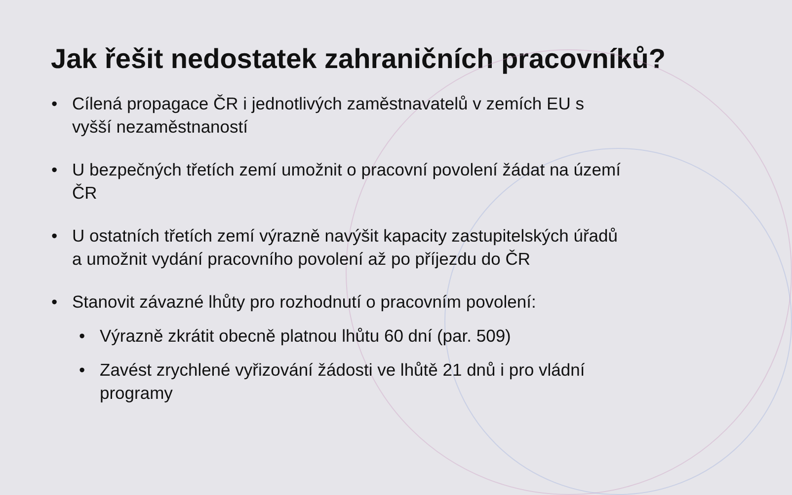Jak řešit nedostatek zahraničních pracovníků?
• Cílená propagace ČR i jednotlivých zaměstnavatelů v zemích EU s vyšší nezaměstnaností
• U bezpečných třetích zemí umožnit o pracovní povolení žádat na území ČR
• U ostatních třetích zemí výrazně navýšit kapacity zastupitelských úřadů a umožnit vydání pracovního povolení až po příjezdu do ČR
• Stanovit závazné lhůty pro rozhodnutí o pracovním povolení:
• Výrazně zkrátit obecně platnou lhůtu 60 dní (par. 509)
• Zavést zrychlené vyřizování žádosti ve lhůtě 21 dnů i pro vládní programy